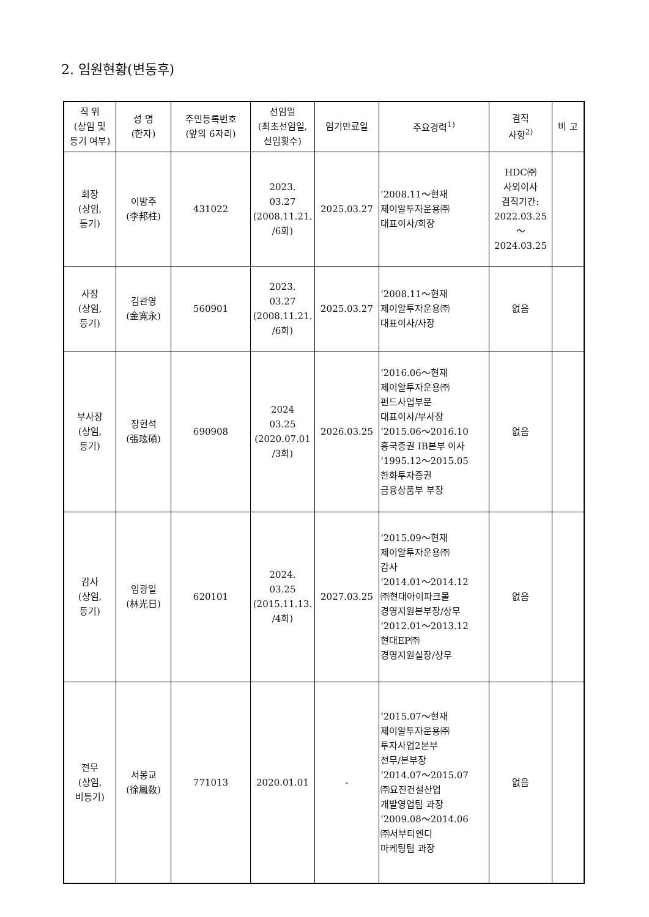2. 임원현황(변동후)
| 직 위 (상임 및 등기 여부) | 성 명 (한자) | 주민등록번호 (앞의 6자리) | 선임일 (최초선임일, 선임횟수) | 임기만료일 | 주요경력<sup>1)</sup> | 겸직 사항<sup>2)</sup> | 비 고 |
| --- | --- | --- | --- | --- | --- | --- | --- |
| 회장 (상임, 등기) | 이방주 (李邦柱) | 431022 | 2023. 03.27 (2008.11.21. /6회) | 2025.03.27 | ‘2008.11～현재 제이알투자운용㈜ 대표이사/회장 | HDC㈜ 사외이사 겸직기간: 2022.03.25 ～ 2024.03.25 | |
| 사장 (상임, 등기) | 김관영 (金寬永) | 560901 | 2023. 03.27 (2008.11.21. /6회) | 2025.03.27 | ‘2008.11～현재 제이알투자운용㈜ 대표이사/사장 | 없음 | |
| 부사장 (상임, 등기) | 장현석 (張玹碩) | 690908 | 2024 03.25 (2020.07.01 /3회) | 2026.03.25 | ‘2016.06～현재 제이알투자운용㈜ 펀드사업부문 대표이사/부사장 ‘2015.06～2016.10 흥국증권 IB본부 이사 ‘1995.12～2015.05 한화투자증권 금융상품부 부장 | 없음 | |
| 감사 (상임, 등기) | 임광일 (林光日) | 620101 | 2024. 03.25 (2015.11.13. /4회) | 2027.03.25 | ‘2015.09～현재 제이알투자운용㈜ 감사 ‘2014.01～2014.12 ㈜현대아이파크몰 경영지원본부장/상무 ‘2012.01～2013.12 현대EP㈜ 경영지원실장/상무 | 없음 | |
| 전무 (상임, 비등기) | 서봉교 (徐鳳敎) | 771013 | 2020.01.01 | - | ‘2015.07～현재 제이알투자운용㈜ 투자사업2본부 전무/본부장 ‘2014.07～2015.07 ㈜요진건설산업 개발영업팀 과장 ‘2009.08～2014.06 ㈜서부티엔디 마케팅팀 과장 | 없음 | |